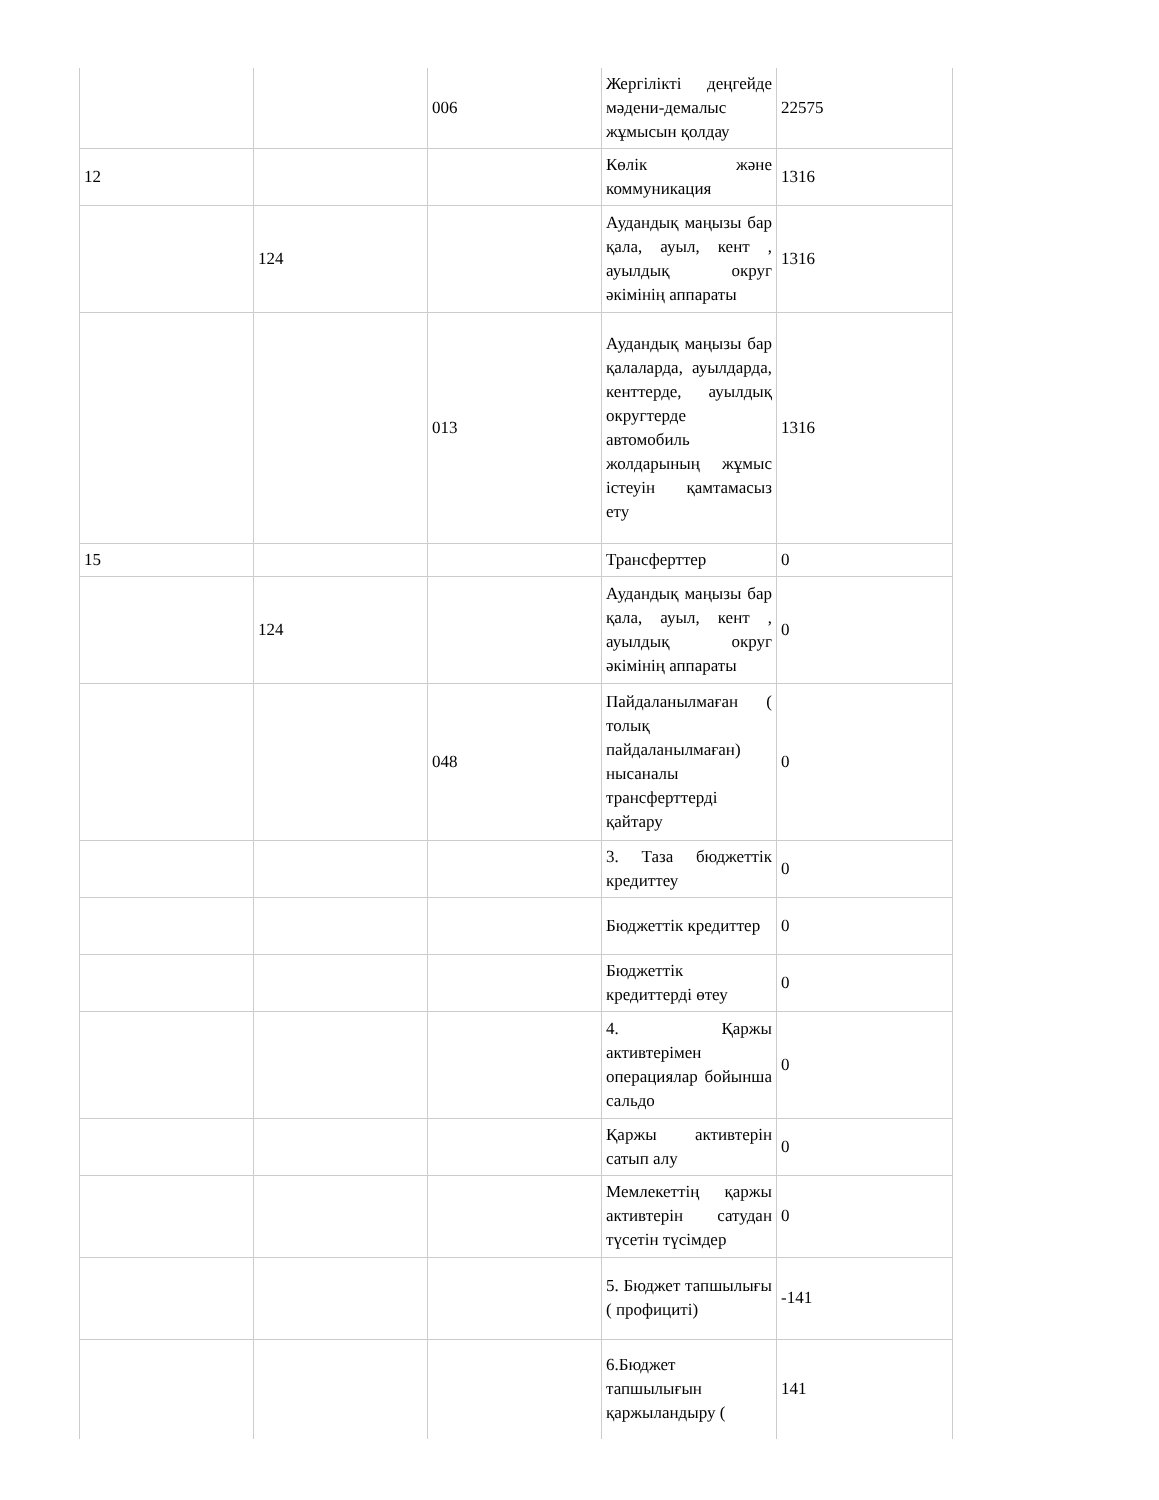| | | 006 | Жергілікті деңгейде мәдени-демалыс жұмысын қолдау | 22575 |
| 12 | | | Көлік және коммуникация | 1316 |
| | 124 | | Аудандық маңызы бар қала, ауыл, кент , ауылдық округ әкімінің аппараты | 1316 |
| | | 013 | Аудандық маңызы бар қалаларда, ауылдарда, кенттерде, ауылдық округтерде автомобиль жолдарының жұмыс істеуін қамтамасыз ету | 1316 |
| 15 | | | Трансферттер | 0 |
| | 124 | | Аудандық маңызы бар қала, ауыл, кент , ауылдық округ әкімінің аппараты | 0 |
| | | 048 | Пайдаланылмаған ( толық пайдаланылмаған) нысаналы трансферттерді қайтару | 0 |
| | | | 3. Таза бюджеттік кредиттеу | 0 |
| | | | Бюджеттік кредиттер | 0 |
| | | | Бюджеттік кредиттерді өтеу | 0 |
| | | | 4. Қаржы активтерімен операциялар бойынша сальдо | 0 |
| | | | Қаржы активтерін сатып алу | 0 |
| | | | Мемлекеттің қаржы активтерін сатудан түсетін түсімдер | 0 |
| | | | 5. Бюджет тапшылығы ( профициті) | -141 |
| | | | 6.Бюджет тапшылығын қаржыландыру ( | 141 |